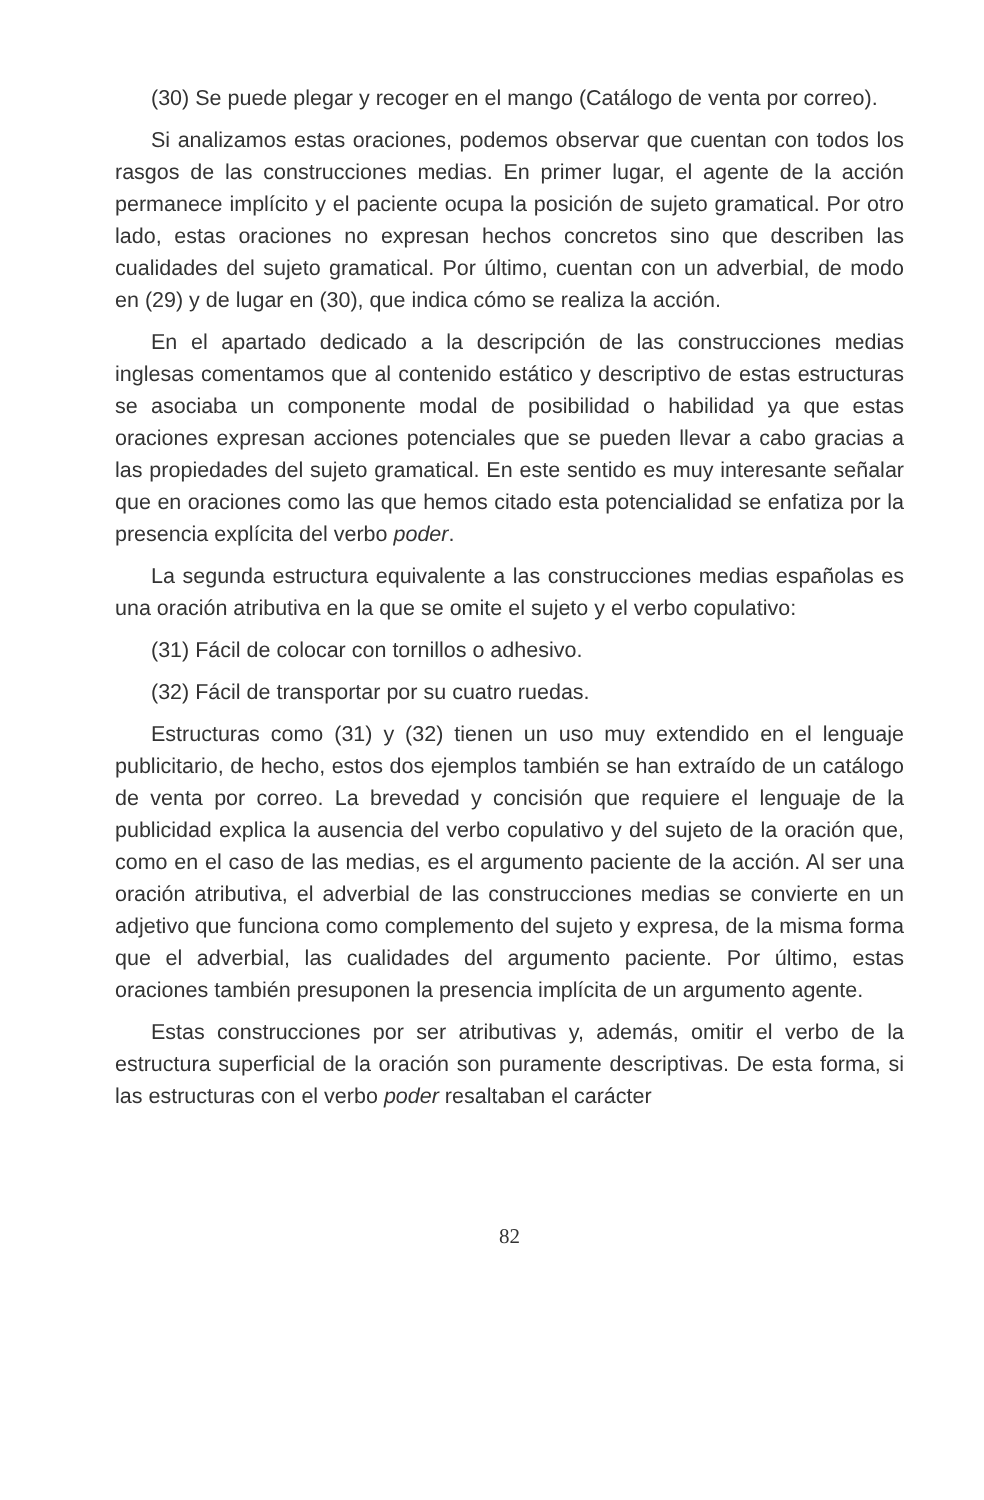(30) Se puede plegar y recoger en el mango (Catálogo de venta por correo).
Si analizamos estas oraciones, podemos observar que cuentan con todos los rasgos de las construcciones medias. En primer lugar, el agente de la acción permanece implícito y el paciente ocupa la posición de sujeto gramatical. Por otro lado, estas oraciones no expresan hechos concretos sino que describen las cualidades del sujeto gramatical. Por último, cuentan con un adverbial, de modo en (29) y de lugar en (30), que indica cómo se realiza la acción.
En el apartado dedicado a la descripción de las construcciones medias inglesas comentamos que al contenido estático y descriptivo de estas estructuras se asociaba un componente modal de posibilidad o habilidad ya que estas oraciones expresan acciones potenciales que se pueden llevar a cabo gracias a las propiedades del sujeto gramatical. En este sentido es muy interesante señalar que en oraciones como las que hemos citado esta potencialidad se enfatiza por la presencia explícita del verbo poder.
La segunda estructura equivalente a las construcciones medias españolas es una oración atributiva en la que se omite el sujeto y el verbo copulativo:
(31) Fácil de colocar con tornillos o adhesivo.
(32) Fácil de transportar por su cuatro ruedas.
Estructuras como (31) y (32) tienen un uso muy extendido en el lenguaje publicitario, de hecho, estos dos ejemplos también se han extraído de un catálogo de venta por correo. La brevedad y concisión que requiere el lenguaje de la publicidad explica la ausencia del verbo copulativo y del sujeto de la oración que, como en el caso de las medias, es el argumento paciente de la acción. Al ser una oración atributiva, el adverbial de las construcciones medias se convierte en un adjetivo que funciona como complemento del sujeto y expresa, de la misma forma que el adverbial, las cualidades del argumento paciente. Por último, estas oraciones también presuponen la presencia implícita de un argumento agente.
Estas construcciones por ser atributivas y, además, omitir el verbo de la estructura superficial de la oración son puramente descriptivas. De esta forma, si las estructuras con el verbo poder resaltaban el carácter
82